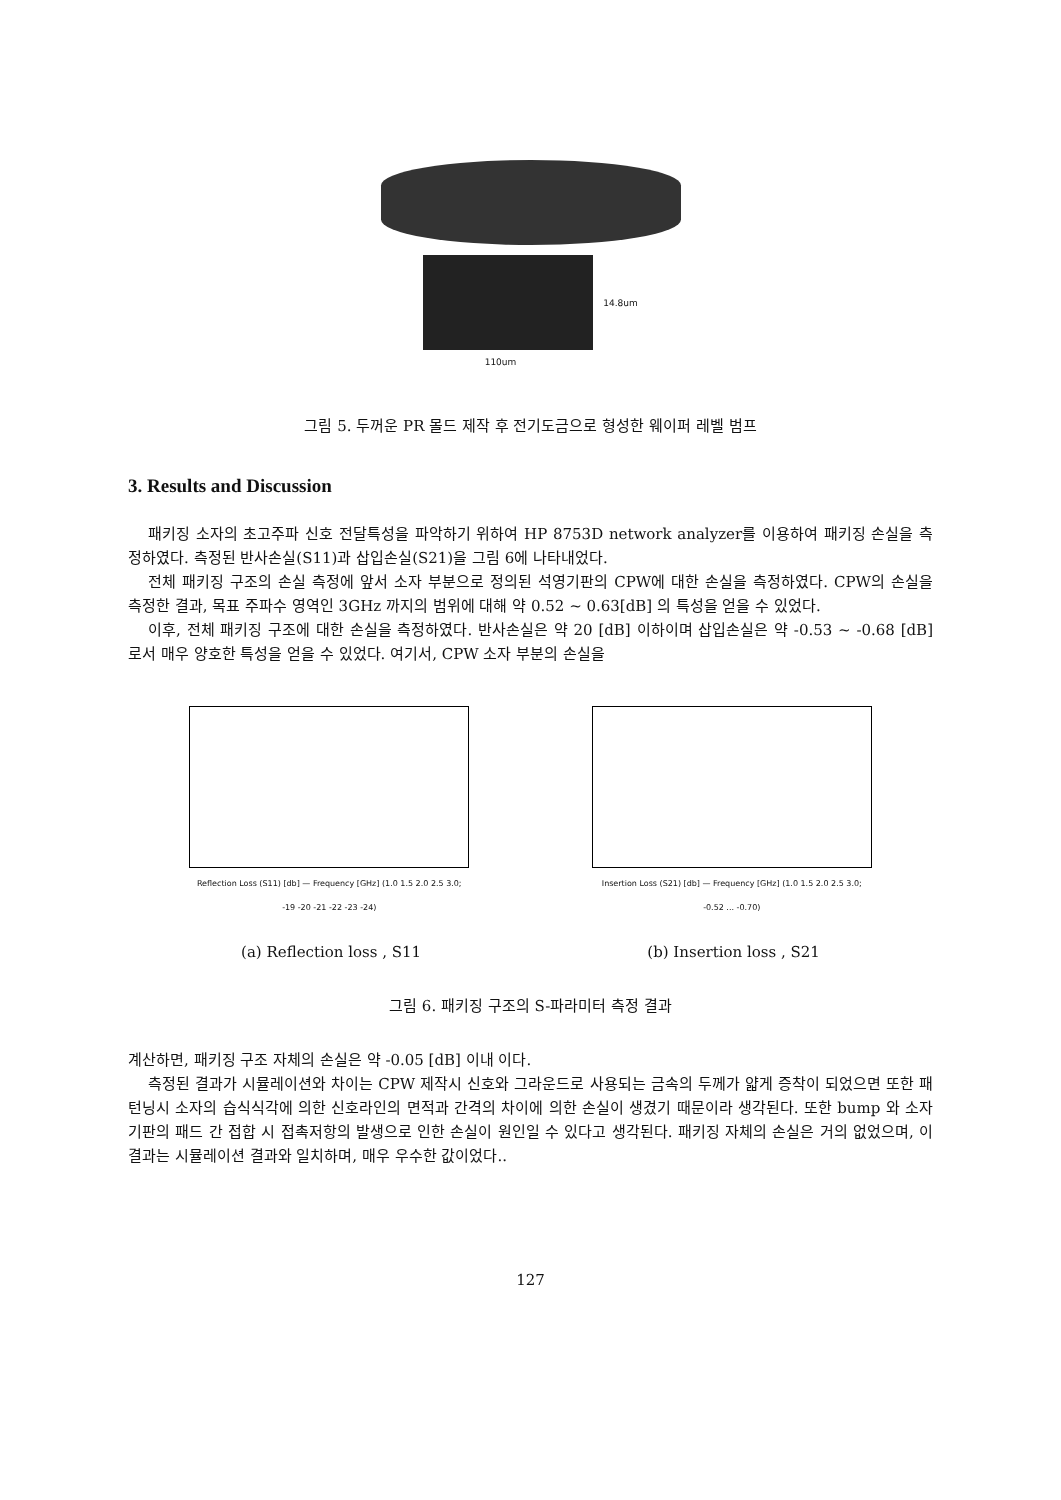14.8um
110um
그림 5. 두꺼운 PR 몰드 제작 후 전기도금으로 형성한 웨이퍼 레벨 범프
3. Results and Discussion
패키징 소자의 초고주파 신호 전달특성을 파악하기 위하여 HP 8753D network analyzer를 이용하여 패키징 손실을 측정하였다. 측정된 반사손실(S11)과 삽입손실(S21)을 그림 6에 나타내었다.
전체 패키징 구조의 손실 측정에 앞서 소자 부분으로 정의된 석영기판의 CPW에 대한 손실을 측정하였다. CPW의 손실을 측정한 결과, 목표 주파수 영역인 3GHz 까지의 범위에 대해 약 0.52 ~ 0.63[dB] 의 특성을 얻을 수 있었다.
이후, 전체 패키징 구조에 대한 손실을 측정하였다. 반사손실은 약 20 [dB] 이하이며 삽입손실은 약 -0.53 ~ -0.68 [dB] 로서 매우 양호한 특성을 얻을 수 있었다. 여기서, CPW 소자 부분의 손실을
Reflection Loss (S11) [db] — Frequency [GHz] (1.0 1.5 2.0 2.5 3.0; -19 -20 -21 -22 -23 -24)
Insertion Loss (S21) [db] — Frequency [GHz] (1.0 1.5 2.0 2.5 3.0; -0.52 ... -0.70)
(a) Reflection loss , S11 (b) Insertion loss , S21
그림 6. 패키징 구조의 S-파라미터 측정 결과
계산하면, 패키징 구조 자체의 손실은 약 -0.05 [dB] 이내 이다.
측정된 결과가 시뮬레이션와 차이는 CPW 제작시 신호와 그라운드로 사용되는 금속의 두께가 얇게 증착이 되었으면 또한 패턴닝시 소자의 습식식각에 의한 신호라인의 면적과 간격의 차이에 의한 손실이 생겼기 때문이라 생각된다. 또한 bump 와 소자기판의 패드 간 접합 시 접촉저항의 발생으로 인한 손실이 원인일 수 있다고 생각된다. 패키징 자체의 손실은 거의 없었으며, 이 결과는 시뮬레이션 결과와 일치하며, 매우 우수한 값이었다..
127